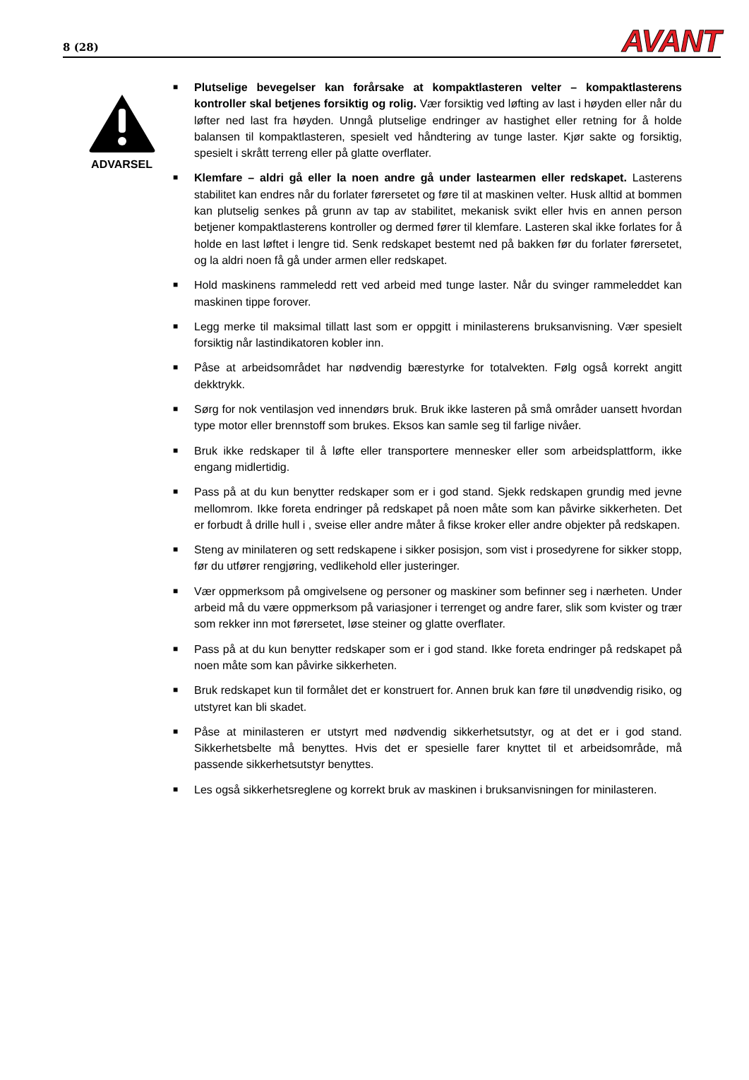8 (28) AVANT
ADVARSEL
■
Plutselige bevegelser kan forårsake at kompaktlasteren velter – kompaktlasterens kontroller skal betjenes forsiktig og rolig. Vær forsiktig ved løfting av last i høyden eller når du løfter ned last fra høyden. Unngå plutselige endringer av hastighet eller retning for å holde balansen til kompaktlasteren, spesielt ved håndtering av tunge laster. Kjør sakte og forsiktig, spesielt i skrått terreng eller på glatte overflater.
■
Klemfare – aldri gå eller la noen andre gå under lastearmen eller redskapet. Lasterens stabilitet kan endres når du forlater førersetet og føre til at maskinen velter. Husk alltid at bommen kan plutselig senkes på grunn av tap av stabilitet, mekanisk svikt eller hvis en annen person betjener kompaktlasterens kontroller og dermed fører til klemfare. Lasteren skal ikke forlates for å holde en last løftet i lengre tid. Senk redskapet bestemt ned på bakken før du forlater førersetet, og la aldri noen få gå under armen eller redskapet.
■
Hold maskinens rammeledd rett ved arbeid med tunge laster. Når du svinger rammeleddet kan maskinen tippe forover.
■
Legg merke til maksimal tillatt last som er oppgitt i minilasterens bruksanvisning. Vær spesielt forsiktig når lastindikatoren kobler inn.
■
Påse at arbeidsområdet har nødvendig bærestyrke for totalvekten. Følg også korrekt angitt dekktrykk.
■
Sørg for nok ventilasjon ved innendørs bruk. Bruk ikke lasteren på små områder uansett hvordan type motor eller brennstoff som brukes. Eksos kan samle seg til farlige nivåer.
■
Bruk ikke redskaper til å løfte eller transportere mennesker eller som arbeidsplattform, ikke engang midlertidig.
■
Pass på at du kun benytter redskaper som er i god stand. Sjekk redskapen grundig med jevne mellomrom. Ikke foreta endringer på redskapet på noen måte som kan påvirke sikkerheten. Det er forbudt å drille hull i , sveise eller andre måter å fikse kroker eller andre objekter på redskapen.
■
Steng av minilateren og sett redskapene i sikker posisjon, som vist i prosedyrene for sikker stopp, før du utfører rengjøring, vedlikehold eller justeringer.
■
Vær oppmerksom på omgivelsene og personer og maskiner som befinner seg i nærheten. Under arbeid må du være oppmerksom på variasjoner i terrenget og andre farer, slik som kvister og trær som rekker inn mot førersetet, løse steiner og glatte overflater.
■
Pass på at du kun benytter redskaper som er i god stand. Ikke foreta endringer på redskapet på noen måte som kan påvirke sikkerheten.
■
Bruk redskapet kun til formålet det er konstruert for. Annen bruk kan føre til unødvendig risiko, og utstyret kan bli skadet.
■
Påse at minilasteren er utstyrt med nødvendig sikkerhetsutstyr, og at det er i god stand. Sikkerhetsbelte må benyttes. Hvis det er spesielle farer knyttet til et arbeidsområde, må passende sikkerhetsutstyr benyttes.
■
Les også sikkerhetsreglene og korrekt bruk av maskinen i bruksanvisningen for minilasteren.